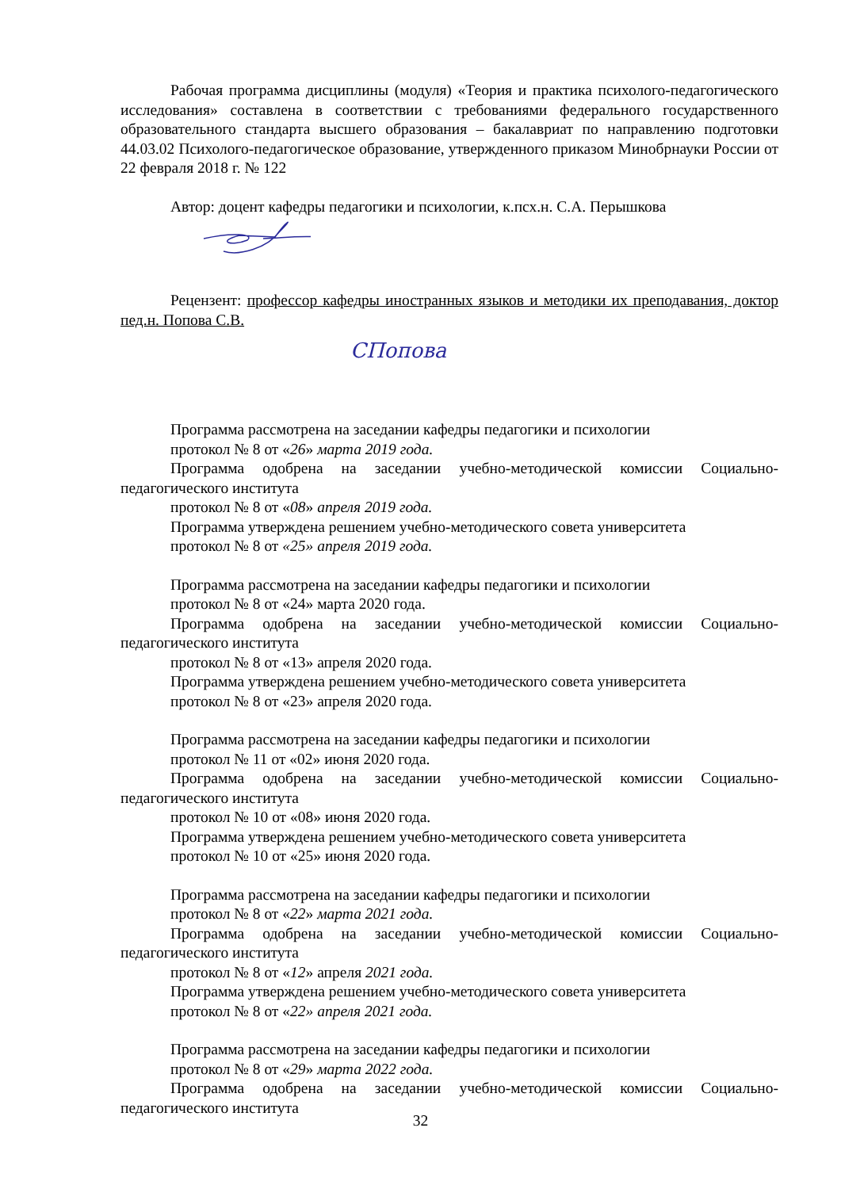Рабочая программа дисциплины (модуля) «Теория и практика психолого-педагогического исследования» составлена в соответствии с требованиями федерального государственного образовательного стандарта высшего образования – бакалавриат по направлению подготовки 44.03.02 Психолого-педагогическое образование, утвержденного приказом Минобрнауки России от 22 февраля 2018 г. № 122
Автор: доцент кафедры педагогики и психологии, к.псх.н. С.А. Перышкова
Рецензент: профессор кафедры иностранных языков и методики их преподавания, доктор пед.н. Попова С.В.
СПопова
Программа рассмотрена на заседании кафедры педагогики и психологии
протокол № 8 от «26» марта 2019 года.
Программа одобрена на заседании учебно-методической комиссии Социально-педагогического института
протокол № 8 от «08» апреля 2019 года.
Программа утверждена решением учебно-методического совета университета
протокол № 8 от «25» апреля 2019 года.
Программа рассмотрена на заседании кафедры педагогики и психологии
протокол № 8 от «24» марта 2020 года.
Программа одобрена на заседании учебно-методической комиссии Социально-педагогического института
протокол № 8 от «13» апреля 2020 года.
Программа утверждена решением учебно-методического совета университета
протокол № 8 от «23» апреля 2020 года.
Программа рассмотрена на заседании кафедры педагогики и психологии
протокол № 11 от «02» июня 2020 года.
Программа одобрена на заседании учебно-методической комиссии Социально-педагогического института
протокол № 10 от «08» июня 2020 года.
Программа утверждена решением учебно-методического совета университета
протокол № 10 от «25» июня 2020 года.
Программа рассмотрена на заседании кафедры педагогики и психологии
протокол № 8 от «22» марта 2021 года.
Программа одобрена на заседании учебно-методической комиссии Социально-педагогического института
протокол № 8 от «12» апреля 2021 года.
Программа утверждена решением учебно-методического совета университета
протокол № 8 от «22» апреля 2021 года.
Программа рассмотрена на заседании кафедры педагогики и психологии
протокол № 8 от «29» марта 2022 года.
Программа одобрена на заседании учебно-методической комиссии Социально-педагогического института
32